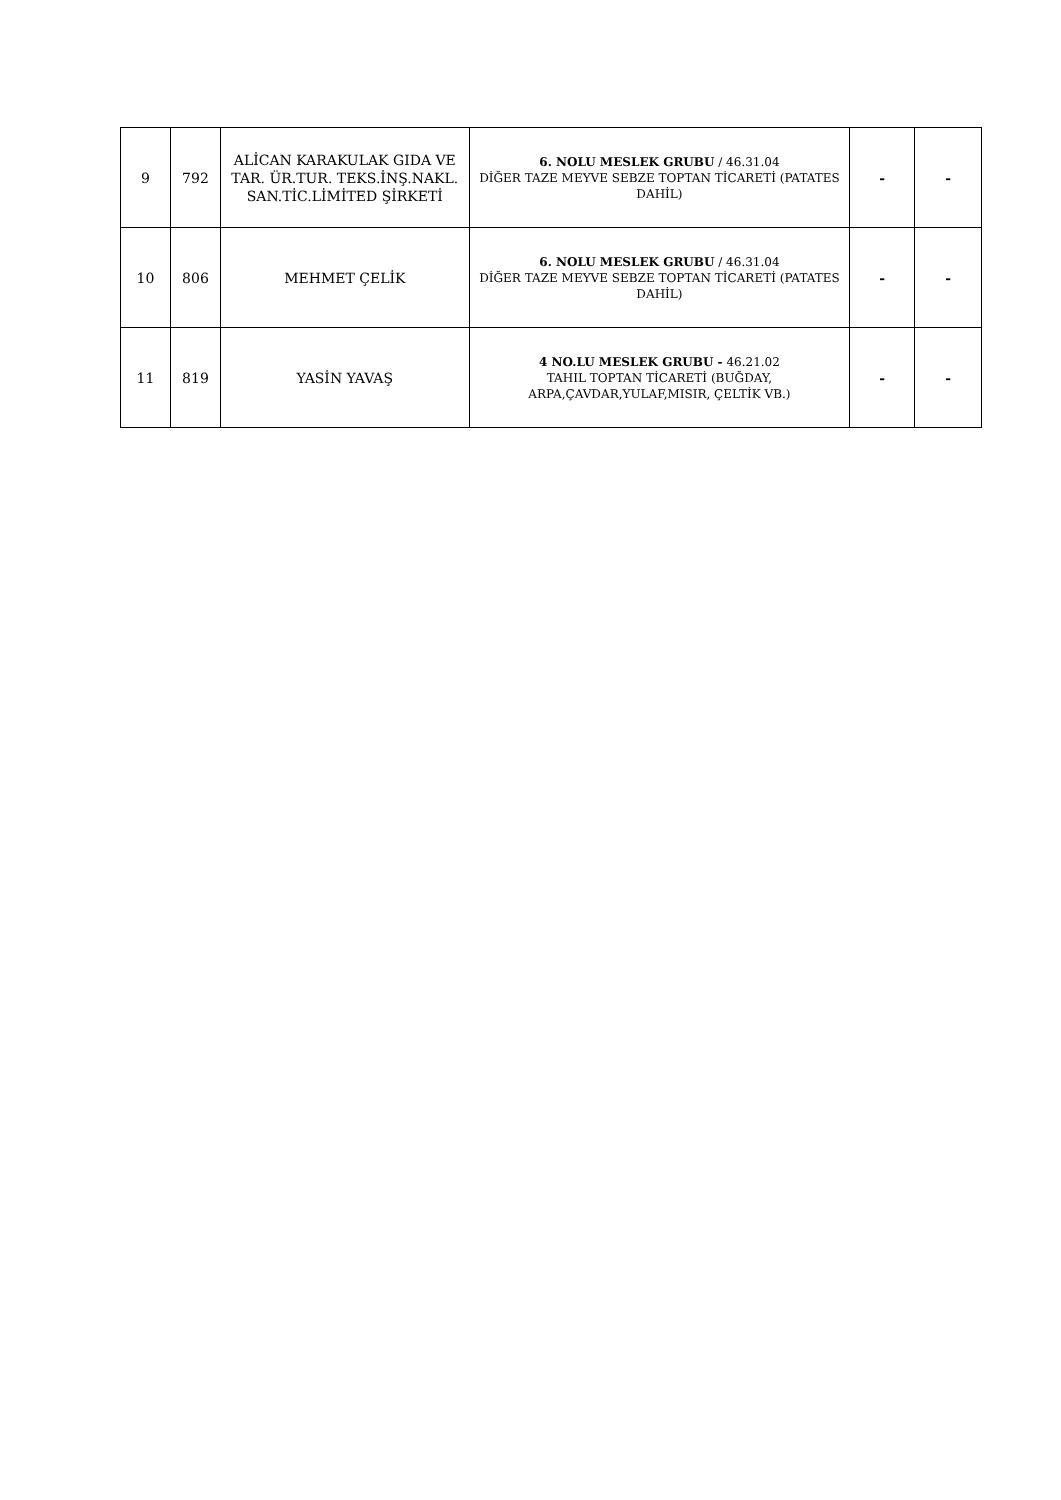| 9 | 792 | ALİCAN KARAKULAK GIDA VE TAR. ÜR.TUR. TEKS.İNŞ.NAKL. SAN.TİC.LİMİTED ŞİRKETİ | 6. NOLU MESLEK GRUBU / 46.31.04 DİĞER TAZE MEYVE SEBZE TOPTAN TİCARETİ (PATATES DAHİL) | - | - |
| 10 | 806 | MEHMET ÇELİK | 6. NOLU MESLEK GRUBU / 46.31.04 DİĞER TAZE MEYVE SEBZE TOPTAN TİCARETİ (PATATES DAHİL) | - | - |
| 11 | 819 | YASİN YAVAŞ | 4 NO.LU MESLEK GRUBU - 46.21.02 TAHIL TOPTAN TİCARETİ (BUĞDAY, ARPA,ÇAVDAR,YULAF,MISIR, ÇELTİK VB.) | - | - |